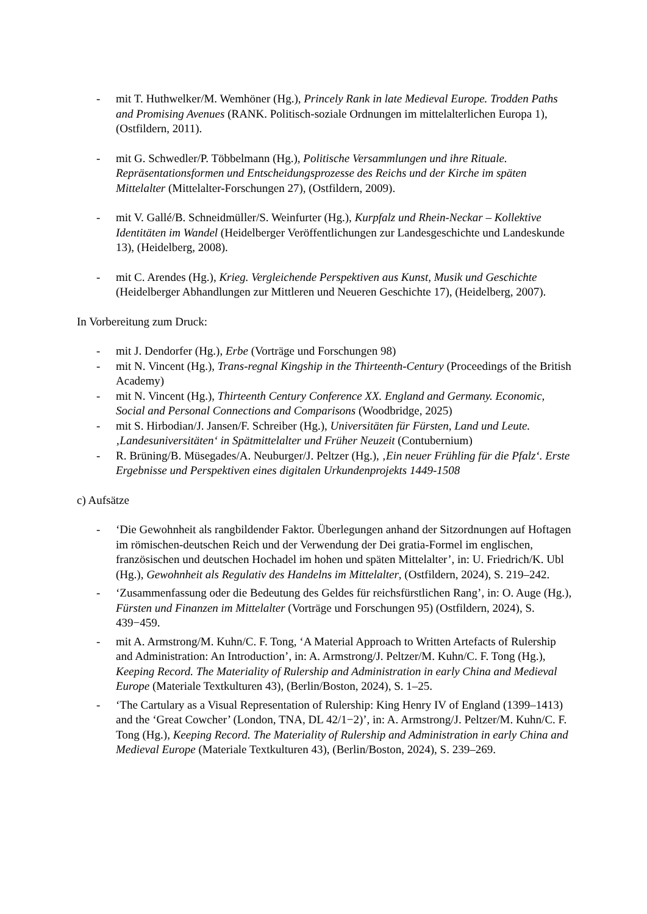- mit T. Huthwelker/M. Wemhöner (Hg.), Princely Rank in late Medieval Europe. Trodden Paths and Promising Avenues (RANK. Politisch-soziale Ordnungen im mittelalterlichen Europa 1), (Ostfildern, 2011).
- mit G. Schwedler/P. Többelmann (Hg.), Politische Versammlungen und ihre Rituale. Repräsentationsformen und Entscheidungsprozesse des Reichs und der Kirche im späten Mittelalter (Mittelalter-Forschungen 27), (Ostfildern, 2009).
- mit V. Gallé/B. Schneidmüller/S. Weinfurter (Hg.), Kurpfalz und Rhein-Neckar – Kollektive Identitäten im Wandel (Heidelberger Veröffentlichungen zur Landesgeschichte und Landeskunde 13), (Heidelberg, 2008).
- mit C. Arendes (Hg.), Krieg. Vergleichende Perspektiven aus Kunst, Musik und Geschichte (Heidelberger Abhandlungen zur Mittleren und Neueren Geschichte 17), (Heidelberg, 2007).
In Vorbereitung zum Druck:
- mit J. Dendorfer (Hg.), Erbe (Vorträge und Forschungen 98)
- mit N. Vincent (Hg.), Trans-regnal Kingship in the Thirteenth-Century (Proceedings of the British Academy)
- mit N. Vincent (Hg.), Thirteenth Century Conference XX. England and Germany. Economic, Social and Personal Connections and Comparisons (Woodbridge, 2025)
- mit S. Hirbodian/J. Jansen/F. Schreiber (Hg.), Universitäten für Fürsten, Land und Leute. ‚Landesuniversitäten‘ in Spätmittelalter und Früher Neuzeit (Contubernium)
- R. Brüning/B. Müsegades/A. Neuburger/J. Peltzer (Hg.), ‚Ein neuer Frühling für die Pfalz‘. Erste Ergebnisse und Perspektiven eines digitalen Urkundenprojekts 1449-1508
c) Aufsätze
- ‘Die Gewohnheit als rangbildender Faktor. Überlegungen anhand der Sitzordnungen auf Hoftagen im römischen-deutschen Reich und der Verwendung der Dei gratia-Formel im englischen, französischen und deutschen Hochadel im hohen und späten Mittelalter’, in: U. Friedrich/K. Ubl (Hg.), Gewohnheit als Regulativ des Handelns im Mittelalter, (Ostfildern, 2024), S. 219–242.
- ‘Zusammenfassung oder die Bedeutung des Geldes für reichsfürstlichen Rang’, in: O. Auge (Hg.), Fürsten und Finanzen im Mittelalter (Vorträge und Forschungen 95) (Ostfildern, 2024), S. 439−459.
- mit A. Armstrong/M. Kuhn/C. F. Tong, ‘A Material Approach to Written Artefacts of Rulership and Administration: An Introduction’, in: A. Armstrong/J. Peltzer/M. Kuhn/C. F. Tong (Hg.), Keeping Record. The Materiality of Rulership and Administration in early China and Medieval Europe (Materiale Textkulturen 43), (Berlin/Boston, 2024), S. 1–25.
- ‘The Cartulary as a Visual Representation of Rulership: King Henry IV of England (1399–1413) and the ‘Great Cowcher’ (London, TNA, DL 42/1−2)’, in: A. Armstrong/J. Peltzer/M. Kuhn/C. F. Tong (Hg.), Keeping Record. The Materiality of Rulership and Administration in early China and Medieval Europe (Materiale Textkulturen 43), (Berlin/Boston, 2024), S. 239–269.